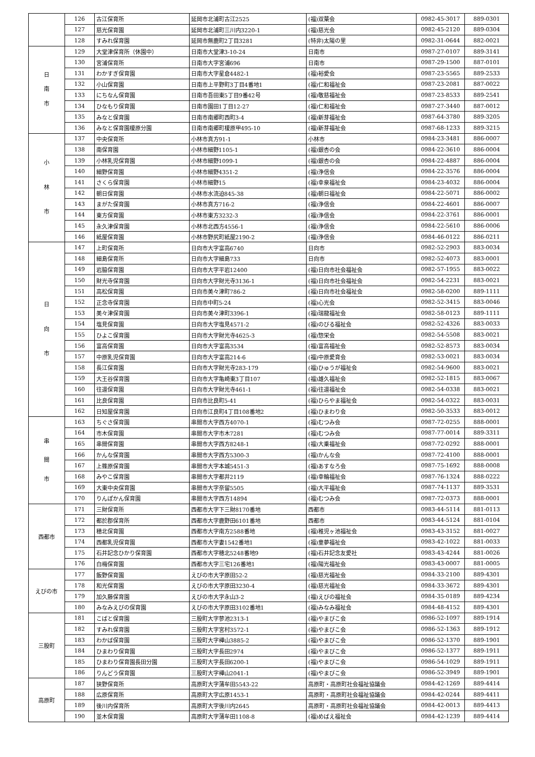| | 126 | 古江保育所 | 延岡市北浦町古江2525 | (福)双葉会 | 0982-45-3017 | 889-0301 |
| | 127 | 慈光保育園 | 延岡市北浦町三川内3220-1 | (福)慈光会 | 0982-45-2120 | 889-0304 |
| | 128 | すみれ保育園 | 延岡市無鹿町2丁目3281 | (特非)太陽の里 | 0982-31-0644 | 882-0021 |
| 日 南 市 | 129 | 大堂津保育所（休園中） | 日南市大堂津3-10-24 | 日南市 | 0987-27-0107 | 889-3141 |
| | 130 | 宮浦保育所 | 日南市大字宮浦696 | 日南市 | 0987-29-1500 | 887-0101 |
| | 131 | わかすぎ保育園 | 日南市大字星倉4482-1 | (福)裕愛会 | 0987-23-5565 | 889-2533 |
| | 132 | 小山保育園 | 日南市上平野町3丁目4番地1 | (福)仁和福祉会 | 0987-23-2081 | 887-0022 |
| | 133 | にちなん保育園 | 日南市吾田東5丁目9番42号 | (福)敬慈福祉会 | 0987-23-8533 | 889-2541 |
| | 134 | ひなもり保育園 | 日南市園田1丁目12-27 | (福)仁和福祉会 | 0987-27-3440 | 887-0012 |
| | 135 | みなと保育園 | 日南市南郷町西町3-4 | (福)新芽福祉会 | 0987-64-3780 | 889-3205 |
| | 136 | みなと保育園榎原分園 | 日南市南郷町榎原甲495-10 | (福)新芽福祉会 | 0987-68-1233 | 889-3215 |
| 小 林 市 | 137 | 中央保育所 | 小林市真方91-1 | 小林市 | 0984-23-3481 | 886-0007 |
| | 138 | 南保育園 | 小林市細野1105-1 | (福)銀杏の会 | 0984-22-3610 | 886-0004 |
| | 139 | 小林乳児保育園 | 小林市細野1099-1 | (福)銀杏の会 | 0984-22-4887 | 886-0004 |
| | 140 | 細野保育園 | 小林市細野4351-2 | (福)浄信会 | 0984-22-3576 | 886-0004 |
| | 141 | さくら保育園 | 小林市細野15 | (福)幸泉福祉会 | 0984-23-4032 | 886-0004 |
| | 142 | 朝日保育園 | 小林市水流迫845-38 | (福)朝日福祉会 | 0984-22-5071 | 886-0002 |
| | 143 | まがた保育園 | 小林市真方716-2 | (福)浄信会 | 0984-22-4601 | 886-0007 |
| | 144 | 東方保育園 | 小林市東方3232-3 | (福)浄信会 | 0984-22-3761 | 886-0001 |
| | 145 | 永久津保育園 | 小林市北西方4556-1 | (福)浄信会 | 0984-22-5610 | 886-0006 |
| | 146 | 紙屋保育園 | 小林市野尻町紙屋2190-2 | (福)浄信会 | 0984-46-0122 | 886-0211 |
| 日 向 市 | 147 | 上町保育所 | 日向市大字富高6740 | 日向市 | 0982-52-2903 | 883-0034 |
| | 148 | 細島保育所 | 日向市大字細島733 | 日向市 | 0982-52-4073 | 883-0001 |
| | 149 | 岩脇保育園 | 日向市大字平岩12400 | (福)日向市社会福祉会 | 0982-57-1955 | 883-0022 |
| | 150 | 財光寺保育園 | 日向市大字財光寺3136-1 | (福)日向市社会福祉会 | 0982-54-2231 | 883-0021 |
| | 151 | 高松保育園 | 日向市美々津町786-2 | (福)日向市社会福祉会 | 0982-58-0200 | 889-1111 |
| | 152 | 正念寺保育園 | 日向市中町5-24 | (福)心光会 | 0982-52-3415 | 883-0046 |
| | 153 | 美々津保育園 | 日向市美々津町3396-1 | (福)瑞龍福祉会 | 0982-58-0123 | 889-1111 |
| | 154 | 塩見保育園 | 日向市大字塩見4571-2 | (福)のびる福祉会 | 0982-52-4326 | 883-0033 |
| | 155 | ひよこ保育園 | 日向市大字財光寺4625-3 | (福)惣栄会 | 0982-54-5508 | 883-0021 |
| | 156 | 富高保育園 | 日向市大字富高3534 | (福)富高福祉会 | 0982-52-8573 | 883-0034 |
| | 157 | 中原乳児保育園 | 日向市大字富高214-6 | (福)中原愛育会 | 0982-53-0021 | 883-0034 |
| | 158 | 長江保育園 | 日向市大字財光寺283-179 | (福)ひゅうが福祉会 | 0982-54-9600 | 883-0021 |
| | 159 | 大王谷保育園 | 日向市大字亀崎東3丁目107 | (福)雄久福祉会 | 0982-52-1815 | 883-0067 |
| | 160 | 往還保育園 | 日向市大字財光寺461-1 | (福)往還福祉会 | 0982-54-0338 | 883-0021 |
| | 161 | 比良保育園 | 日向市比良町5-41 | (福)ひらやま福祉会 | 0982-54-0322 | 883-0031 |
| | 162 | 日知屋保育園 | 日向市江良町4丁目108番地2 | (福)ひまわり会 | 0982-50-3533 | 883-0012 |
| 串 間 市 | 163 | ちぐさ保育園 | 串間市大字西方4070-1 | (福)むつみ会 | 0987-72-0255 | 888-0001 |
| | 164 | 市木保育園 | 串間市大字市木7281 | (福)むつみ会 | 0987-77-0014 | 889-3311 |
| | 165 | 串間保育園 | 串間市大字西方8248-1 | (福)大乗福祉会 | 0987-72-0292 | 888-0001 |
| | 166 | かんな保育園 | 串間市大字西方5300-3 | (福)かんな会 | 0987-72-4100 | 888-0001 |
| | 167 | 上篠原保育園 | 串間市大字本城5451-3 | (福)あすなろ会 | 0987-75-1692 | 888-0008 |
| | 168 | みやこ保育園 | 串間市大字都井2119 | (福)幸輪福祉会 | 0987-76-1324 | 888-0222 |
| | 169 | 大東中央保育園 | 串間市大字奈留5505 | (福)大平福祉会 | 0987-74-1137 | 889-3531 |
| | 170 | りんぽかん保育園 | 串間市大字西方14894 | (福)むつみ会 | 0987-72-0373 | 888-0001 |
| 西都市 | 171 | 三財保育所 | 西都市大字下三財8170番地 | 西都市 | 0983-44-5114 | 881-0113 |
| | 172 | 都於郡保育所 | 西都市大字鹿野田6101番地 | 西都市 | 0983-44-5124 | 881-0104 |
| | 173 | 穂北保育園 | 西都市大字南方2588番地 | (福)稚児ヶ池福祉会 | 0983-43-3152 | 881-0027 |
| | 174 | 西都乳児保育園 | 西都市大字妻1542番地1 | (福)童夢福祉会 | 0983-42-1022 | 881-0033 |
| | 175 | 石井記念ひかり保育園 | 西都市大字穂北5248番地9 | (福)石井記念友愛社 | 0983-43-4244 | 881-0026 |
| | 176 | 白梅保育園 | 西都市大字三宅126番地1 | (福)陽光福祉会 | 0983-43-0007 | 881-0005 |
| えびの市 | 177 | 飯野保育園 | えびの市大字原田52-2 | (福)慈光福祉会 | 0984-33-2100 | 889-4301 |
| | 178 | 和光保育園 | えびの市大字原田3230-4 | (福)慈光福祉会 | 0984-33-3672 | 889-4301 |
| | 179 | 加久藤保育園 | えびの市大字永山3-2 | (福)えびの福祉会 | 0984-35-0189 | 889-4234 |
| | 180 | みなみえびの保育園 | えびの市大字原田3102番地1 | (福)みなみ福祉会 | 0984-48-4152 | 889-4301 |
| 三股町 | 181 | こばと保育園 | 三股町大字蓼池2313-1 | (福)やまびこ会 | 0986-52-1097 | 889-1914 |
| | 182 | すみれ保育園 | 三股町大字宮村3572-1 | (福)やまびこ会 | 0986-52-1363 | 889-1912 |
| | 183 | わかば保育園 | 三股町大字樺山3885-2 | (福)やまびこ会 | 0986-52-1370 | 889-1901 |
| | 184 | ひまわり保育園 | 三股町大字長田2974 | (福)やまびこ会 | 0986-52-1377 | 889-1911 |
| | 185 | ひまわり保育園長田分園 | 三股町大字長田6200-1 | (福)やまびこ会 | 0986-54-1029 | 889-1911 |
| | 186 | りんどう保育園 | 三股町大字樺山2041-1 | (福)やまびこ会 | 0986-52-3949 | 889-1901 |
| 高原町 | 187 | 狭野保育所 | 高原町大字蒲牟田5543-22 | 高原町・高原町社会福祉協議会 | 0984-42-1269 | 889-4414 |
| | 188 | 広原保育所 | 高原町大字広原1453-1 | 高原町・高原町社会福祉協議会 | 0984-42-0244 | 889-4411 |
| | 189 | 後川内保育所 | 高原町大字後川内2645 | 高原町・高原町社会福祉協議会 | 0984-42-0013 | 889-4413 |
| | 190 | 並木保育園 | 高原町大字蒲牟田1108-8 | (福)めばえ福祉会 | 0984-42-1239 | 889-4414 |